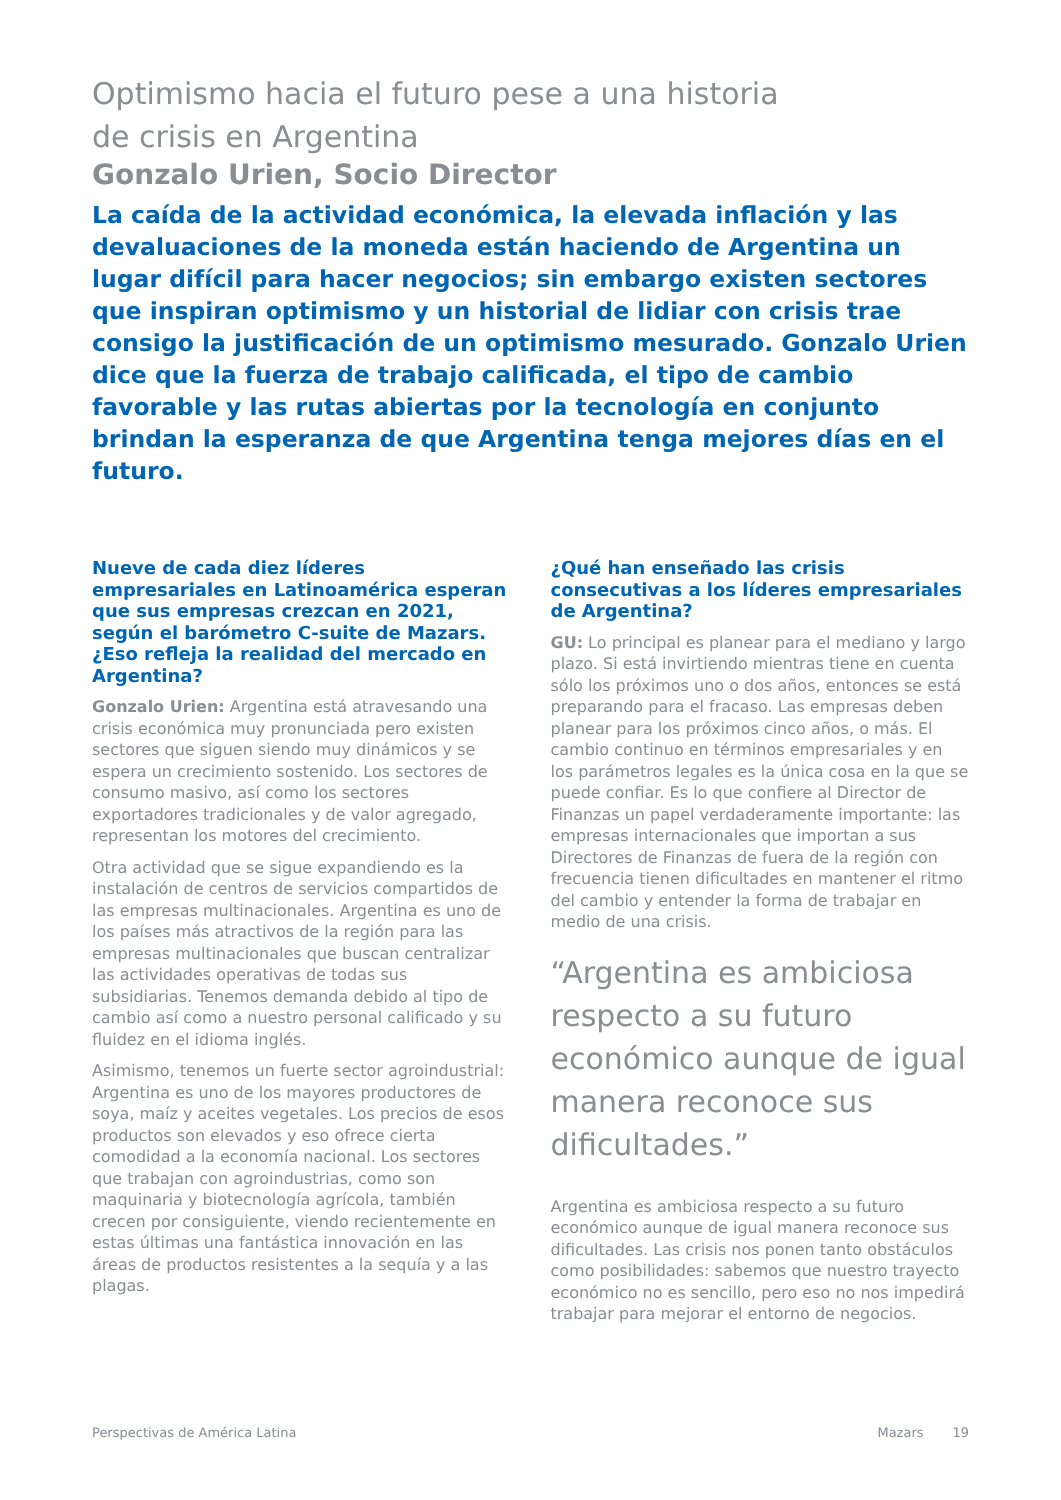Optimismo hacia el futuro pese a una historia
de crisis en Argentina
Gonzalo Urien, Socio Director
La caída de la actividad económica, la elevada inflación y las devaluaciones de la moneda están haciendo de Argentina un lugar difícil para hacer negocios; sin embargo existen sectores que inspiran optimismo y un historial de lidiar con crisis trae consigo la justificación de un optimismo mesurado. Gonzalo Urien dice que la fuerza de trabajo calificada, el tipo de cambio favorable y las rutas abiertas por la tecnología en conjunto brindan la esperanza de que Argentina tenga mejores días en el futuro.
Nueve de cada diez líderes empresariales en Latinoamérica esperan que sus empresas crezcan en 2021, según el barómetro C-suite de Mazars. ¿Eso refleja la realidad del mercado en Argentina?
Gonzalo Urien: Argentina está atravesando una crisis económica muy pronunciada pero existen sectores que siguen siendo muy dinámicos y se espera un crecimiento sostenido. Los sectores de consumo masivo, así como los sectores exportadores tradicionales y de valor agregado, representan los motores del crecimiento.
Otra actividad que se sigue expandiendo es la instalación de centros de servicios compartidos de las empresas multinacionales. Argentina es uno de los países más atractivos de la región para las empresas multinacionales que buscan centralizar las actividades operativas de todas sus subsidiarias. Tenemos demanda debido al tipo de cambio así como a nuestro personal calificado y su fluidez en el idioma inglés.
Asimismo, tenemos un fuerte sector agroindustrial: Argentina es uno de los mayores productores de soya, maíz y aceites vegetales. Los precios de esos productos son elevados y eso ofrece cierta comodidad a la economía nacional. Los sectores que trabajan con agroindustrias, como son maquinaria y biotecnología agrícola, también crecen por consiguiente, viendo recientemente en estas últimas una fantástica innovación en las áreas de productos resistentes a la sequía y a las plagas.
¿Qué han enseñado las crisis consecutivas a los líderes empresariales de Argentina?
GU: Lo principal es planear para el mediano y largo plazo. Si está invirtiendo mientras tiene en cuenta sólo los próximos uno o dos años, entonces se está preparando para el fracaso. Las empresas deben planear para los próximos cinco años, o más. El cambio continuo en términos empresariales y en los parámetros legales es la única cosa en la que se puede confiar. Es lo que confiere al Director de Finanzas un papel verdaderamente importante: las empresas internacionales que importan a sus Directores de Finanzas de fuera de la región con frecuencia tienen dificultades en mantener el ritmo del cambio y entender la forma de trabajar en medio de una crisis.
“Argentina es ambiciosa respecto a su futuro económico aunque de igual manera reconoce sus dificultades.”
Argentina es ambiciosa respecto a su futuro económico aunque de igual manera reconoce sus dificultades. Las crisis nos ponen tanto obstáculos como posibilidades: sabemos que nuestro trayecto económico no es sencillo, pero eso no nos impedirá trabajar para mejorar el entorno de negocios.
Perspectivas de América Latina Mazars 19